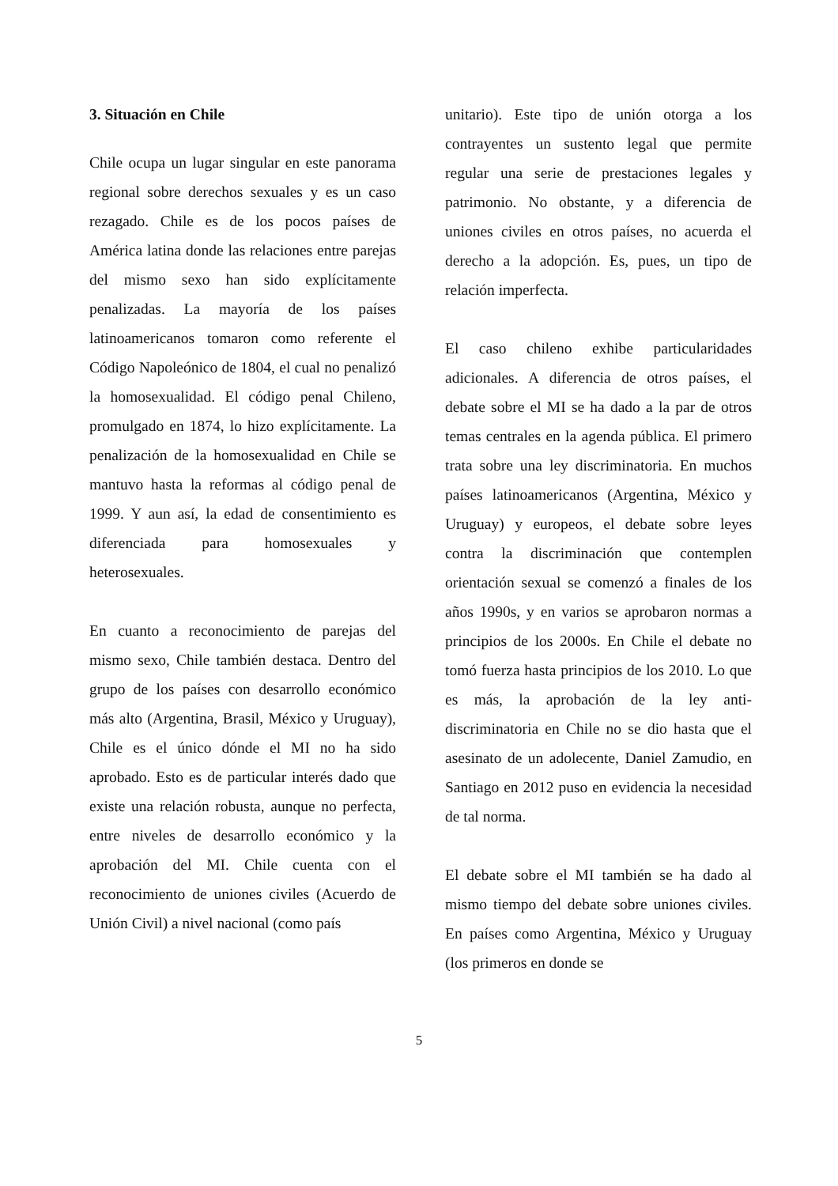3. Situación en Chile
Chile ocupa un lugar singular en este panorama regional sobre derechos sexuales y es un caso rezagado. Chile es de los pocos países de América latina donde las relaciones entre parejas del mismo sexo han sido explícitamente penalizadas. La mayoría de los países latinoamericanos tomaron como referente el Código Napoleónico de 1804, el cual no penalizó la homosexualidad. El código penal Chileno, promulgado en 1874, lo hizo explícitamente. La penalización de la homosexualidad en Chile se mantuvo hasta la reformas al código penal de 1999. Y aun así, la edad de consentimiento es diferenciada para homosexuales y heterosexuales.
En cuanto a reconocimiento de parejas del mismo sexo, Chile también destaca. Dentro del grupo de los países con desarrollo económico más alto (Argentina, Brasil, México y Uruguay), Chile es el único dónde el MI no ha sido aprobado. Esto es de particular interés dado que existe una relación robusta, aunque no perfecta, entre niveles de desarrollo económico y la aprobación del MI. Chile cuenta con el reconocimiento de uniones civiles (Acuerdo de Unión Civil) a nivel nacional (como país
unitario). Este tipo de unión otorga a los contrayentes un sustento legal que permite regular una serie de prestaciones legales y patrimonio. No obstante, y a diferencia de uniones civiles en otros países, no acuerda el derecho a la adopción. Es, pues, un tipo de relación imperfecta.
El caso chileno exhibe particularidades adicionales. A diferencia de otros países, el debate sobre el MI se ha dado a la par de otros temas centrales en la agenda pública. El primero trata sobre una ley discriminatoria. En muchos países latinoamericanos (Argentina, México y Uruguay) y europeos, el debate sobre leyes contra la discriminación que contemplen orientación sexual se comenzó a finales de los años 1990s, y en varios se aprobaron normas a principios de los 2000s. En Chile el debate no tomó fuerza hasta principios de los 2010. Lo que es más, la aprobación de la ley anti-discriminatoria en Chile no se dio hasta que el asesinato de un adolecente, Daniel Zamudio, en Santiago en 2012 puso en evidencia la necesidad de tal norma.
El debate sobre el MI también se ha dado al mismo tiempo del debate sobre uniones civiles. En países como Argentina, México y Uruguay (los primeros en donde se
5